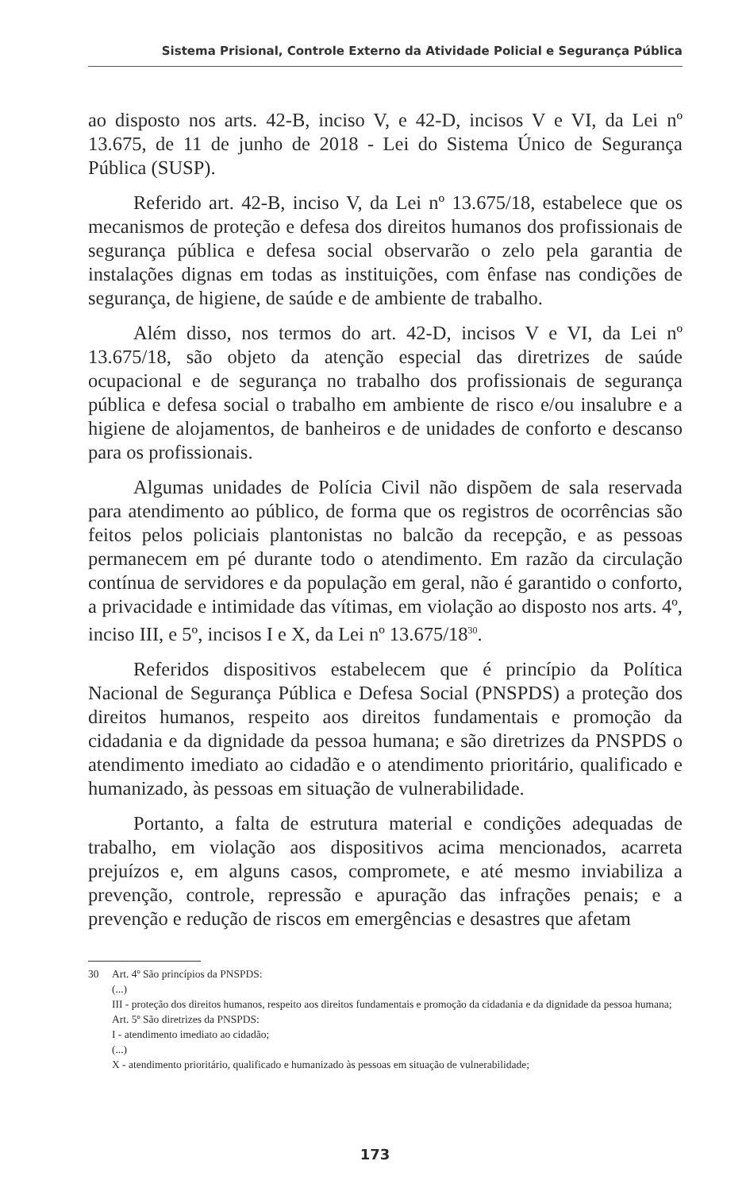Sistema Prisional, Controle Externo da Atividade Policial e Segurança Pública
ao disposto nos arts. 42-B, inciso V, e 42-D, incisos V e VI, da Lei nº 13.675, de 11 de junho de 2018 - Lei do Sistema Único de Segurança Pública (SUSP).
Referido art. 42-B, inciso V, da Lei nº 13.675/18, estabelece que os mecanismos de proteção e defesa dos direitos humanos dos profissionais de segurança pública e defesa social observarão o zelo pela garantia de instalações dignas em todas as instituições, com ênfase nas condições de segurança, de higiene, de saúde e de ambiente de trabalho.
Além disso, nos termos do art. 42-D, incisos V e VI, da Lei nº 13.675/18, são objeto da atenção especial das diretrizes de saúde ocupacional e de segurança no trabalho dos profissionais de segurança pública e defesa social o trabalho em ambiente de risco e/ou insalubre e a higiene de alojamentos, de banheiros e de unidades de conforto e descanso para os profissionais.
Algumas unidades de Polícia Civil não dispõem de sala reservada para atendimento ao público, de forma que os registros de ocorrências são feitos pelos policiais plantonistas no balcão da recepção, e as pessoas permanecem em pé durante todo o atendimento. Em razão da circulação contínua de servidores e da população em geral, não é garantido o conforto, a privacidade e intimidade das vítimas, em violação ao disposto nos arts. 4º, inciso III, e 5º, incisos I e X, da Lei nº 13.675/18<sup>30</sup>.
Referidos dispositivos estabelecem que é princípio da Política Nacional de Segurança Pública e Defesa Social (PNSPDS) a proteção dos direitos humanos, respeito aos direitos fundamentais e promoção da cidadania e da dignidade da pessoa humana; e são diretrizes da PNSPDS o atendimento imediato ao cidadão e o atendimento prioritário, qualificado e humanizado, às pessoas em situação de vulnerabilidade.
Portanto, a falta de estrutura material e condições adequadas de trabalho, em violação aos dispositivos acima mencionados, acarreta prejuízos e, em alguns casos, compromete, e até mesmo inviabiliza a prevenção, controle, repressão e apuração das infrações penais; e a prevenção e redução de riscos em emergências e desastres que afetam
30 Art. 4º São princípios da PNSPDS:
(...)
III - proteção dos direitos humanos, respeito aos direitos fundamentais e promoção da cidadania e da dignidade da pessoa humana;
Art. 5º São diretrizes da PNSPDS:
I - atendimento imediato ao cidadão;
(...)
X - atendimento prioritário, qualificado e humanizado às pessoas em situação de vulnerabilidade;
173